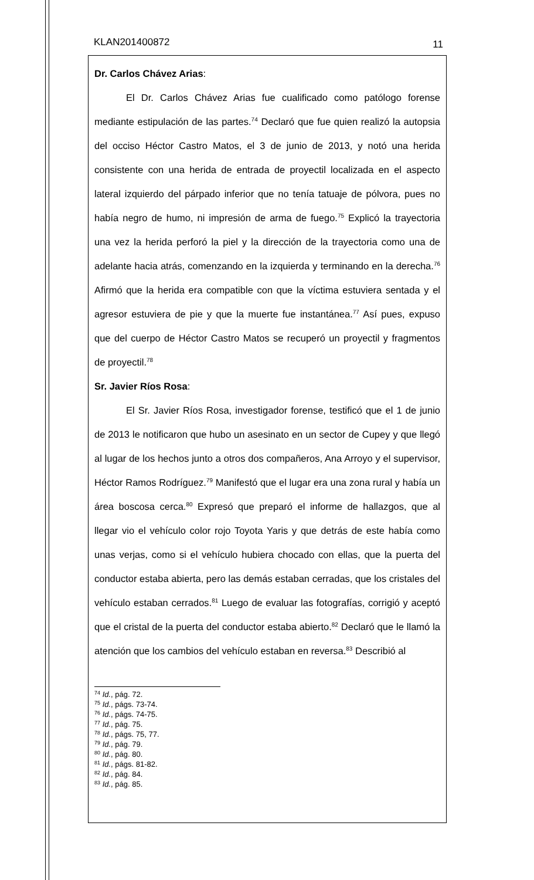KLAN201400872 11
Dr. Carlos Chávez Arias:
El Dr. Carlos Chávez Arias fue cualificado como patólogo forense mediante estipulación de las partes.<sup>74</sup> Declaró que fue quien realizó la autopsia del occiso Héctor Castro Matos, el 3 de junio de 2013, y notó una herida consistente con una herida de entrada de proyectil localizada en el aspecto lateral izquierdo del párpado inferior que no tenía tatuaje de pólvora, pues no había negro de humo, ni impresión de arma de fuego.<sup>75</sup> Explicó la trayectoria una vez la herida perforó la piel y la dirección de la trayectoria como una de adelante hacia atrás, comenzando en la izquierda y terminando en la derecha.<sup>76</sup> Afirmó que la herida era compatible con que la víctima estuviera sentada y el agresor estuviera de pie y que la muerte fue instantánea.<sup>77</sup> Así pues, expuso que del cuerpo de Héctor Castro Matos se recuperó un proyectil y fragmentos de proyectil.<sup>78</sup>
Sr. Javier Ríos Rosa:
El Sr. Javier Ríos Rosa, investigador forense, testificó que el 1 de junio de 2013 le notificaron que hubo un asesinato en un sector de Cupey y que llegó al lugar de los hechos junto a otros dos compañeros, Ana Arroyo y el supervisor, Héctor Ramos Rodríguez.<sup>79</sup> Manifestó que el lugar era una zona rural y había un área boscosa cerca.<sup>80</sup> Expresó que preparó el informe de hallazgos, que al llegar vio el vehículo color rojo Toyota Yaris y que detrás de este había como unas verjas, como si el vehículo hubiera chocado con ellas, que la puerta del conductor estaba abierta, pero las demás estaban cerradas, que los cristales del vehículo estaban cerrados.<sup>81</sup> Luego de evaluar las fotografías, corrigió y aceptó que el cristal de la puerta del conductor estaba abierto.<sup>82</sup> Declaró que le llamó la atención que los cambios del vehículo estaban en reversa.<sup>83</sup> Describió al
<sup>74</sup> Id., pág. 72.
<sup>75</sup> Id., págs. 73-74.
<sup>76</sup> Id., págs. 74-75.
<sup>77</sup> Id., pág. 75.
<sup>78</sup> Id., págs. 75, 77.
<sup>79</sup> Id., pág. 79.
<sup>80</sup> Id., pág. 80.
<sup>81</sup> Id., págs. 81-82.
<sup>82</sup> Id., pág. 84.
<sup>83</sup> Id., pág. 85.